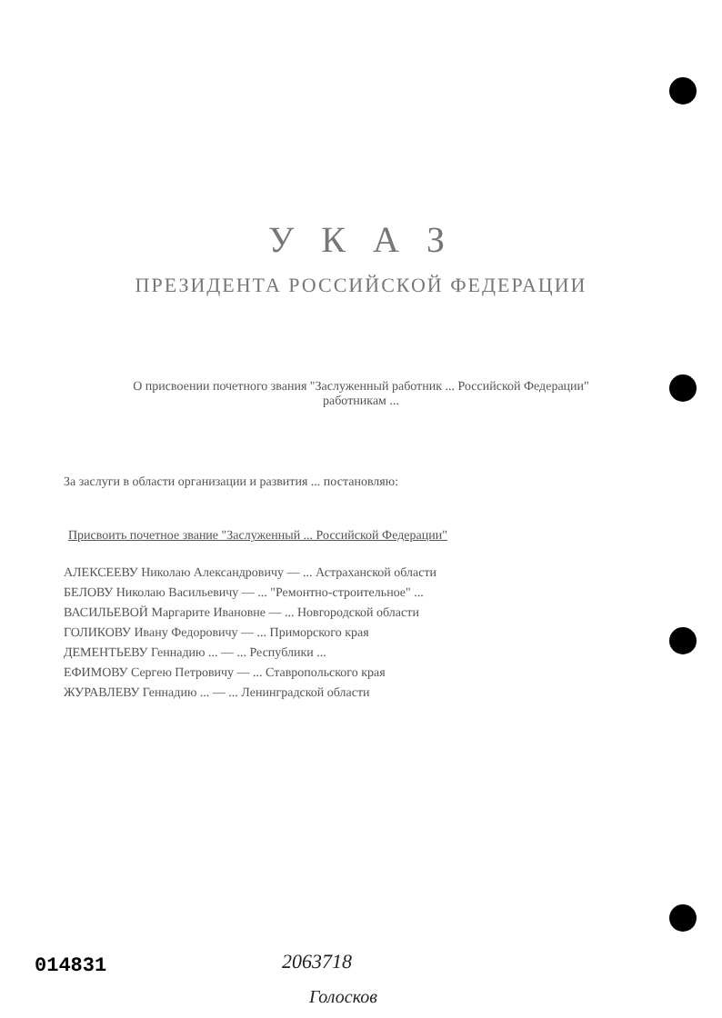У К А З
ПРЕЗИДЕНТА РОССИЙСКОЙ ФЕДЕРАЦИИ
О присвоении почетного звания "Заслуженный работник ... Российской Федерации" работникам ...
За заслуги в области организации и развития ... постановляю:
Присвоить почетное звание "Заслуженный ... Российской Федерации"
АЛЕКСЕЕВУ Николаю Александровичу — ... Астраханской области
БЕЛОВУ Николаю Васильевичу — ... "Ремонтно-строительное" ...
ВАСИЛЬЕВОЙ Маргарите Ивановне — ... Новгородской области
ГОЛИКОВУ Ивану Федоровичу — ... Приморского края
ДЕМЕНТЬЕВУ Геннадию ... — ... Республики ...
ЕФИМОВУ Сергею Петровичу — ... Ставропольского края
ЖУРАВЛЕВУ Геннадию ... — ... Ленинградской области
014831 2063718
Голосков